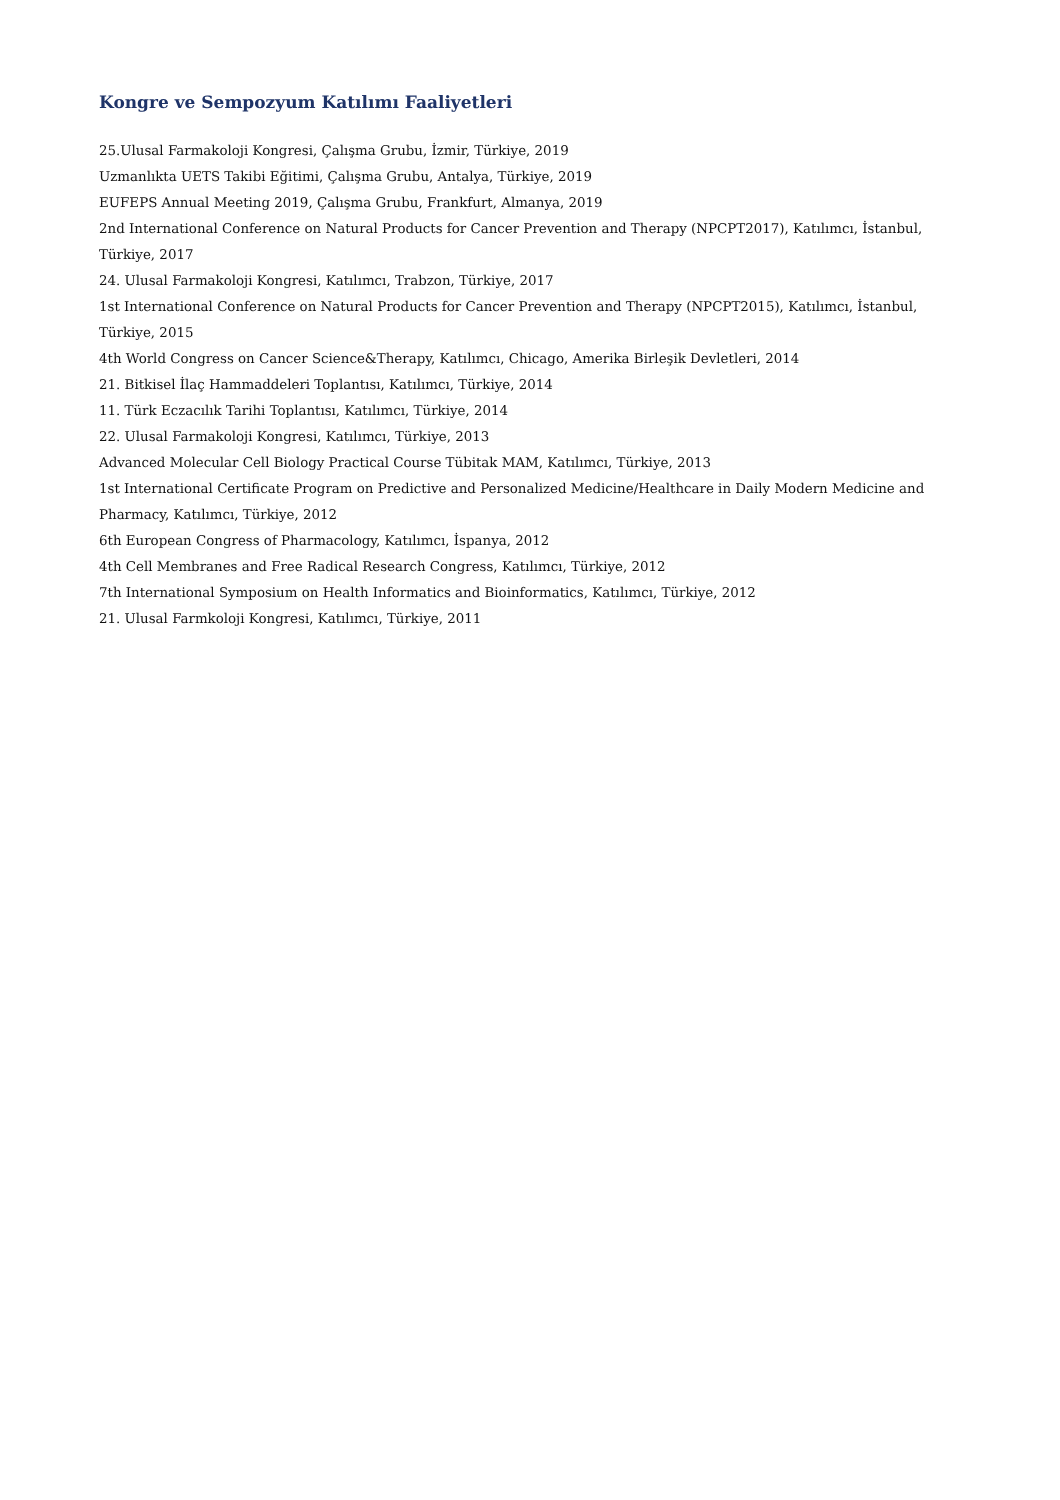Kongre ve Sempozyum Katılımı Faaliyetleri
25.Ulusal Farmakoloji Kongresi, Çalışma Grubu, İzmir, Türkiye, 2019
Uzmanlıkta UETS Takibi Eğitimi, Çalışma Grubu, Antalya, Türkiye, 2019
EUFEPS Annual Meeting 2019, Çalışma Grubu, Frankfurt, Almanya, 2019
2nd International Conference on Natural Products for Cancer Prevention and Therapy (NPCPT2017), Katılımcı, İstanbul, Türkiye, 2017
24. Ulusal Farmakoloji Kongresi, Katılımcı, Trabzon, Türkiye, 2017
1st International Conference on Natural Products for Cancer Prevention and Therapy (NPCPT2015), Katılımcı, İstanbul, Türkiye, 2015
4th World Congress on Cancer Science&Therapy, Katılımcı, Chicago, Amerika Birleşik Devletleri, 2014
21. Bitkisel İlaç Hammaddeleri Toplantısı, Katılımcı, Türkiye, 2014
11. Türk Eczacılık Tarihi Toplantısı, Katılımcı, Türkiye, 2014
22. Ulusal Farmakoloji Kongresi, Katılımcı, Türkiye, 2013
Advanced Molecular Cell Biology Practical Course Tübitak MAM, Katılımcı, Türkiye, 2013
1st International Certificate Program on Predictive and Personalized Medicine/Healthcare in Daily Modern Medicine and Pharmacy, Katılımcı, Türkiye, 2012
6th European Congress of Pharmacology, Katılımcı, İspanya, 2012
4th Cell Membranes and Free Radical Research Congress, Katılımcı, Türkiye, 2012
7th International Symposium on Health Informatics and Bioinformatics, Katılımcı, Türkiye, 2012
21. Ulusal Farmkoloji Kongresi, Katılımcı, Türkiye, 2011